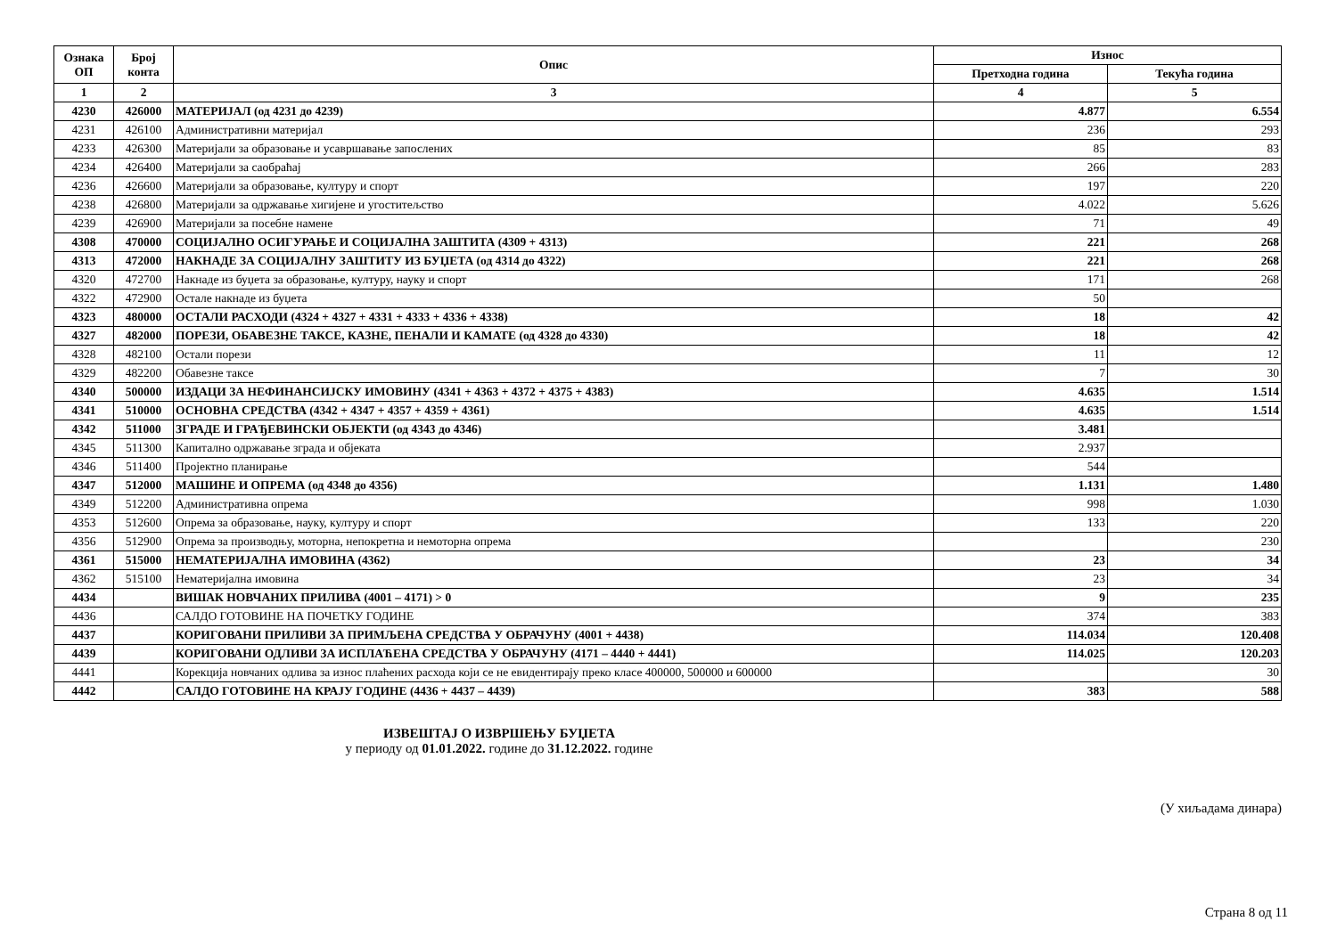| Ознака ОП | Број конта | Опис | Износ | |
| --- | --- | --- | --- | --- |
| | | | Претходна година | Текућа година |
| 1 | 2 | 3 | 4 | 5 |
| 4230 | 426000 | МАТЕРИЈАЛ (од 4231 до 4239) | 4.877 | 6.554 |
| 4231 | 426100 | Административни материјал | 236 | 293 |
| 4233 | 426300 | Материјали за образовање и усавршавање запослених | 85 | 83 |
| 4234 | 426400 | Материјали за саобраћај | 266 | 283 |
| 4236 | 426600 | Материјали за образовање, културу и спорт | 197 | 220 |
| 4238 | 426800 | Материјали за одржавање хигијене и угоститељство | 4.022 | 5.626 |
| 4239 | 426900 | Материјали за посебне намене | 71 | 49 |
| 4308 | 470000 | СОЦИЈАЛНО ОСИГУРАЊЕ И СОЦИЈАЛНА ЗАШТИТА (4309 + 4313) | 221 | 268 |
| 4313 | 472000 | НАКНАДЕ ЗА СОЦИЈАЛНУ ЗАШТИТУ ИЗ БУЏЕТА (од 4314 до 4322) | 221 | 268 |
| 4320 | 472700 | Накнаде из буџета за образовање, културу, науку и спорт | 171 | 268 |
| 4322 | 472900 | Остале накнаде из буџета | 50 | |
| 4323 | 480000 | ОСТАЛИ РАСХОДИ (4324 + 4327 + 4331 + 4333 + 4336 + 4338) | 18 | 42 |
| 4327 | 482000 | ПОРЕЗИ, ОБАВЕЗНЕ ТАКСЕ, КАЗНЕ, ПЕНАЛИ И КАМАТЕ (од 4328 до 4330) | 18 | 42 |
| 4328 | 482100 | Остали порези | 11 | 12 |
| 4329 | 482200 | Обавезне таксе | 7 | 30 |
| 4340 | 500000 | ИЗДАЦИ ЗА НЕФИНАНСИЈСКУ ИМОВИНУ (4341 + 4363 + 4372 + 4375 + 4383) | 4.635 | 1.514 |
| 4341 | 510000 | ОСНОВНА СРЕДСТВА (4342 + 4347 + 4357 + 4359 + 4361) | 4.635 | 1.514 |
| 4342 | 511000 | ЗГРАДЕ И ГРАЂЕВИНСКИ ОБЈЕКТИ (од 4343 до 4346) | 3.481 | |
| 4345 | 511300 | Капитално одржавање зграда и објеката | 2.937 | |
| 4346 | 511400 | Пројектно планирање | 544 | |
| 4347 | 512000 | МАШИНЕ И ОПРЕМА (од 4348 до 4356) | 1.131 | 1.480 |
| 4349 | 512200 | Административна опрема | 998 | 1.030 |
| 4353 | 512600 | Опрема за образовање, науку, културу и спорт | 133 | 220 |
| 4356 | 512900 | Опрема за производњу, моторна, непокретна и немоторна опрема | | 230 |
| 4361 | 515000 | НЕМАТЕРИЈАЛНА ИМОВИНА (4362) | 23 | 34 |
| 4362 | 515100 | Нематеријална имовина | 23 | 34 |
| 4434 | | ВИШАК НОВЧАНИХ ПРИЛИВА (4001 – 4171) > 0 | 9 | 235 |
| 4436 | | САЛДО ГОТОВИНЕ НА ПОЧЕТКУ ГОДИНЕ | 374 | 383 |
| 4437 | | КОРИГОВАНИ ПРИЛИВИ ЗА ПРИМЉЕНА СРЕДСТВА У ОБРАЧУНУ (4001 + 4438) | 114.034 | 120.408 |
| 4439 | | КОРИГОВАНИ ОДЛИВИ ЗА ИСПЛАЋЕНА СРЕДСТВА У ОБРАЧУНУ (4171 – 4440 + 4441) | 114.025 | 120.203 |
| 4441 | | Корекција новчаних одлива за износ плаћених расхода који се не евидентирају преко класе 400000, 500000 и 600000 | | 30 |
| 4442 | | САЛДО ГОТОВИНЕ НА КРАЈУ ГОДИНЕ (4436 + 4437 – 4439) | 383 | 588 |
ИЗВЕШТАЈ О ИЗВРШЕЊУ БУЏЕТА
у периоду од 01.01.2022. године до 31.12.2022. године
(У хиљадама динара)
Страна 8 од 11